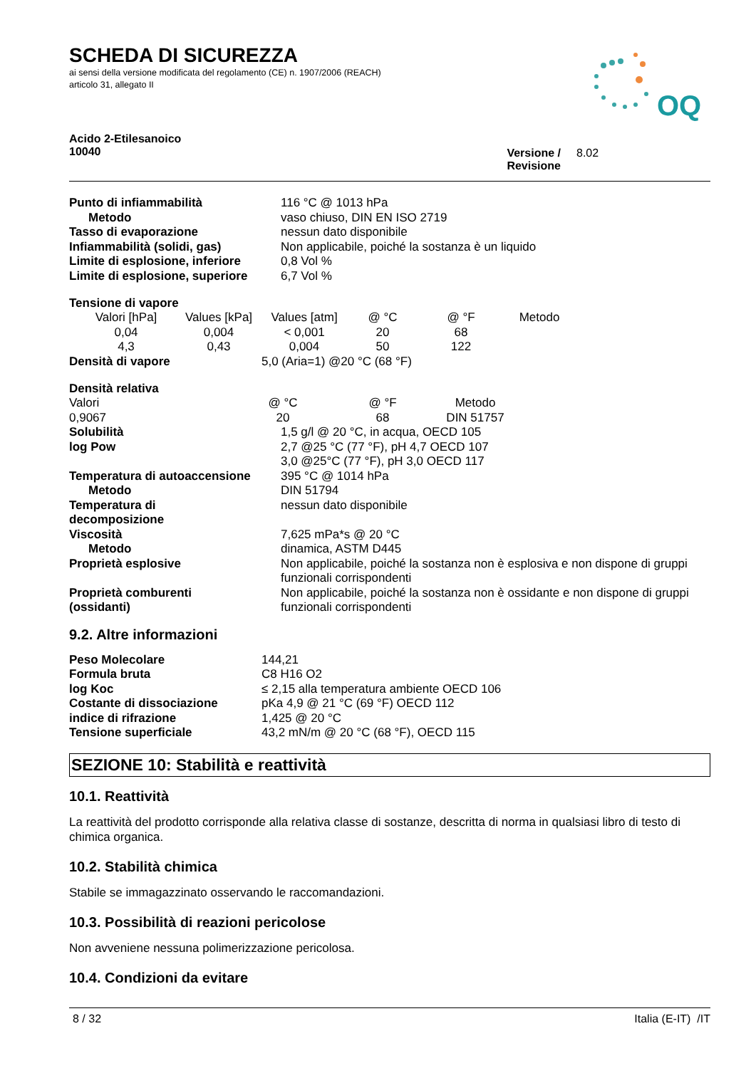OQ
SCHEDA DI SICUREZZA
ai sensi della versione modificata del regolamento (CE) n. 1907/2006 (REACH)
articolo 31, allegato II
Acido 2-Etilesanoico
10040
Versione / Revisione
8.02
| Punto di infiammabilità | 116 °C @ 1013 hPa |
| Metodo | vaso chiuso, DIN EN ISO 2719 |
| Tasso di evaporazione | nessun dato disponibile |
| Infiammabilità (solidi, gas) | Non applicabile, poiché la sostanza è un liquido |
| Limite di esplosione, inferiore | 0,8 Vol % |
| Limite di esplosione, superiore | 6,7 Vol % |
Tensione di vapore
| Valori [hPa] | Values [kPa] | Values [atm] | @ °C | @ °F | Metodo |
| 0,04 | 0,004 | < 0,001 | 20 | 68 | |
| 4,3 | 0,43 | 0,004 | 50 | 122 | |
| Densità di vapore | 5,0 (Aria=1) @20 °C (68 °F) |
Densità relativa
| Valori | @ °C | @ °F | Metodo |
| 0,9067 | 20 | 68 | DIN 51757 |
| Solubilità | 1,5 g/l @ 20 °C, in acqua, OECD 105 |
| log Pow | 2,7 @25 °C (77 °F), pH 4,7 OECD 107 3,0 @25°C (77 °F), pH 3,0 OECD 117 |
| Temperatura di autoaccensione | 395 °C @ 1014 hPa |
| Metodo | DIN 51794 |
| Temperatura di decomposizione | nessun dato disponibile |
| Viscosità | 7,625 mPa*s @ 20 °C |
| Metodo | dinamica, ASTM D445 |
| Proprietà esplosive | Non applicabile, poiché la sostanza non è esplosiva e non dispone di gruppi funzionali corrispondenti |
| Proprietà comburenti (ossidanti) | Non applicabile, poiché la sostanza non è ossidante e non dispone di gruppi funzionali corrispondenti |
9.2. Altre informazioni
| Peso Molecolare | 144,21 |
| Formula bruta | C8 H16 O2 |
| log Koc | ≤ 2,15 alla temperatura ambiente OECD 106 |
| Costante di dissociazione | pKa 4,9 @ 21 °C (69 °F) OECD 112 |
| indice di rifrazione | 1,425 @ 20 °C |
| Tensione superficiale | 43,2 mN/m @ 20 °C (68 °F), OECD 115 |
SEZIONE 10: Stabilità e reattività
10.1. Reattività
La reattività del prodotto corrisponde alla relativa classe di sostanze, descritta di norma in qualsiasi libro di testo di chimica organica.
10.2. Stabilità chimica
Stabile se immagazzinato osservando le raccomandazioni.
10.3. Possibilità di reazioni pericolose
Non avveniene nessuna polimerizzazione pericolosa.
10.4. Condizioni da evitare
8 / 32 Italia (E-IT) /IT